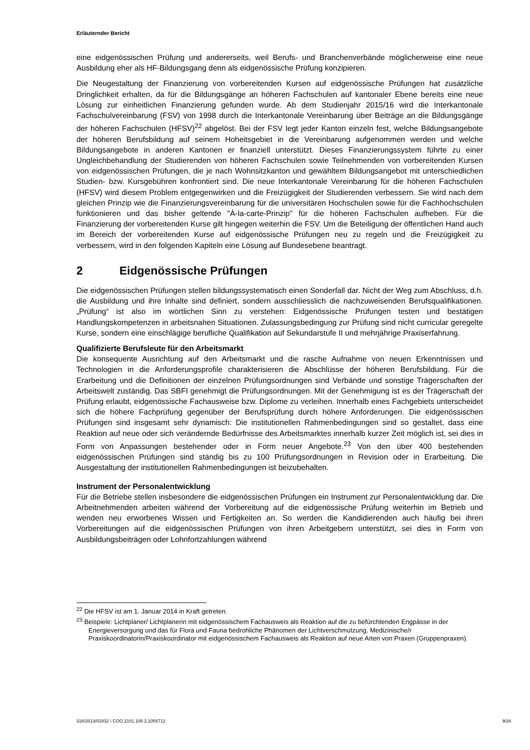Erläuternder Bericht
eine eidgenössischen Prüfung und andererseits, weil Berufs- und Branchenverbände möglicherweise eine neue Ausbildung eher als HF-Bildungsgang denn als eidgenössische Prüfung konzipieren.
Die Neugestaltung der Finanzierung von vorbereitenden Kursen auf eidgenössische Prüfungen hat zusätzliche Dringlichkeit erhalten, da für die Bildungsgänge an höheren Fachschulen auf kantonaler Ebene bereits eine neue Lösung zur einheitlichen Finanzierung gefunden wurde. Ab dem Studienjahr 2015/16 wird die Interkantonale Fachschulvereinbarung (FSV) von 1998 durch die Interkantonale Vereinbarung über Beiträge an die Bildungsgänge der höheren Fachschulen (HFSV)<sup>22</sup> abgelöst. Bei der FSV legt jeder Kanton einzeln fest, welche Bildungsangebote der höheren Berufsbildung auf seinem Hoheitsgebiet in die Vereinbarung aufgenommen werden und welche Bildungsangebote in anderen Kantonen er finanziell unterstützt. Dieses Finanzierungssystem führte zu einer Ungleichbehandlung der Studierenden von höheren Fachschulen sowie Teilnehmenden von vorbereitenden Kursen von eidgenössischen Prüfungen, die je nach Wohnsitzkanton und gewähltem Bildungsangebot mit unterschiedlichen Studien- bzw. Kursgebühren konfrontiert sind. Die neue Interkantonale Vereinbarung für die höheren Fachschulen (HFSV) wird diesem Problem entgegenwirken und die Freizügigkeit der Studierenden verbessern. Sie wird nach dem gleichen Prinzip wie die Finanzierungsvereinbarung für die universitären Hochschulen sowie für die Fachhochschulen funktionieren und das bisher geltende "À-la-carte-Prinzip" für die höheren Fachschulen aufheben. Für die Finanzierung der vorbereitenden Kurse gilt hingegen weiterhin die FSV. Um die Beteiligung der öffentlichen Hand auch im Bereich der vorbereitenden Kurse auf eidgenössische Prüfungen neu zu regeln und die Freizügigkeit zu verbessern, wird in den folgenden Kapiteln eine Lösung auf Bundesebene beantragt.
2 Eidgenössische Prüfungen
Die eidgenössischen Prüfungen stellen bildungssystematisch einen Sonderfall dar. Nicht der Weg zum Abschluss, d.h. die Ausbildung und ihre Inhalte sind definiert, sondern ausschliesslich die nachzuweisenden Berufsqualifikationen. „Prüfung“ ist also im wörtlichen Sinn zu verstehen: Eidgenössische Prüfungen testen und bestätigen Handlungskompetenzen in arbeitsnahen Situationen. Zulassungsbedingung zur Prüfung sind nicht curricular geregelte Kurse, sondern eine einschlägige berufliche Qualifikation auf Sekundarstufe II und mehrjährige Praxiserfahrung.
Qualifizierte Berufsleute für den Arbeitsmarkt
Die konsequente Ausrichtung auf den Arbeitsmarkt und die rasche Aufnahme von neuen Erkenntnissen und Technologien in die Anforderungsprofile charakterisieren die Abschlüsse der höheren Berufsbildung. Für die Erarbeitung und die Definitionen der einzelnen Prüfungsordnungen sind Verbände und sonstige Trägerschaften der Arbeitswelt zuständig. Das SBFI genehmigt die Prüfungsordnungen. Mit der Genehmigung ist es der Trägerschaft der Prüfung erlaubt, eidgenössische Fachausweise bzw. Diplome zu verleihen. Innerhalb eines Fachgebiets unterscheidet sich die höhere Fachprüfung gegenüber der Berufsprüfung durch höhere Anforderungen. Die eidgenössischen Prüfungen sind insgesamt sehr dynamisch: Die institutionellen Rahmenbedingungen sind so gestaltet, dass eine Reaktion auf neue oder sich verändernde Bedürfnisse des Arbeitsmarktes innerhalb kurzer Zeit möglich ist, sei dies in Form von Anpassungen bestehender oder in Form neuer Angebote.<sup>23</sup> Von den über 400 bestehenden eidgenössischen Prüfungen sind ständig bis zu 100 Prüfungsordnungen in Revision oder in Erarbeitung. Die Ausgestaltung der institutionellen Rahmenbedingungen ist beizubehalten.
Instrument der Personalentwicklung
Für die Betriebe stellen insbesondere die eidgenössischen Prüfungen ein Instrument zur Personalentwicklung dar. Die Arbeitnehmenden arbeiten während der Vorbereitung auf die eidgenössische Prüfung weiterhin im Betrieb und wenden neu erworbenes Wissen und Fertigkeiten an. So werden die Kandidierenden auch häufig bei ihren Vorbereitungen auf die eidgenössischen Prüfungen von ihren Arbeitgebern unterstützt, sei dies in Form von Ausbildungsbeiträgen oder Lohnfortzahlungen während
<sup>22</sup> Die HFSV ist am 1. Januar 2014 in Kraft getreten.
<sup>23</sup> Beispiele: Lichtplaner/ Lichtplanerin mit eidgenössischem Fachausweis als Reaktion auf die zu befürchtenden Engpässe in der Energieversorgung und das für Flora und Fauna bedrohliche Phänomen der Lichtverschmutzung. Medizinische/r Praxiskoordinatorin/Praxiskoordinator mit eidgenössischem Fachausweis als Reaktion auf neue Arten von Praxen (Gruppenpraxen).
316/2013/01832 \ COO.2101.108.2.1056712 9/34